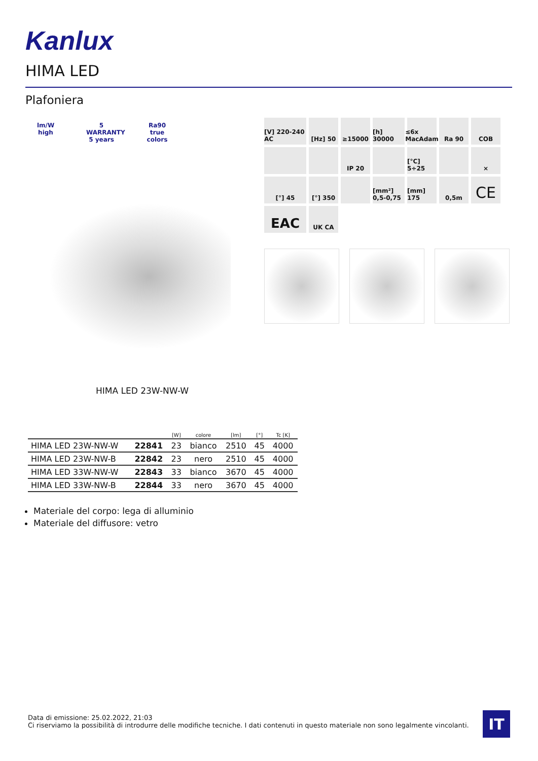Kanlux
HIMA LED
Plafoniera
lm/W high
5 WARRANTY 5 years
Ra90 true colors
[V] 220-240 AC
[Hz] 50
≥15000
[h] 30000
≤6x MacAdam
Ra 90
COB
IP 20
[°C] 5÷25
×
[°] 45
[°] 350
[mm²] 0,5-0,75
[mm] 175
0,5m
CE
EAC
UK CA
HIMA LED 23W-NW-W
| | | [W] | colore | [lm] | [°] | Tc [K] |
| --- | --- | --- | --- | --- | --- | --- |
| HIMA LED 23W-NW-W | 22841 | 23 | bianco | 2510 | 45 | 4000 |
| HIMA LED 23W-NW-B | 22842 | 23 | nero | 2510 | 45 | 4000 |
| HIMA LED 33W-NW-W | 22843 | 33 | bianco | 3670 | 45 | 4000 |
| HIMA LED 33W-NW-B | 22844 | 33 | nero | 3670 | 45 | 4000 |
Materiale del corpo: lega di alluminio
Materiale del diffusore: vetro
Data di emissione: 25.02.2022, 21:03
Ci riserviamo la possibilità di introdurre delle modifiche tecniche. I dati contenuti in questo materiale non sono legalmente vincolanti.
IT